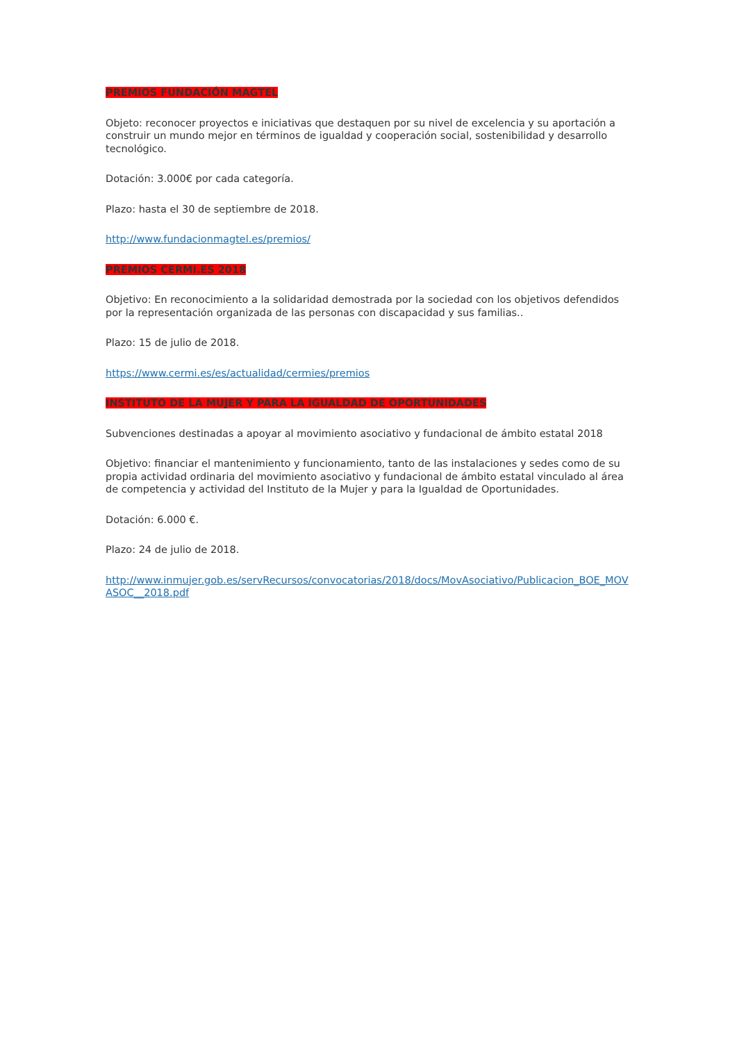PREMIOS FUNDACIÓN MAGTEL
Objeto: reconocer proyectos e iniciativas que destaquen por su nivel de excelencia y su aportación a construir un mundo mejor en términos de igualdad y cooperación social, sostenibilidad y desarrollo tecnológico.
Dotación: 3.000€ por cada categoría.
Plazo: hasta el 30 de septiembre de 2018.
http://www.fundacionmagtel.es/premios/
PREMIOS CERMI.ES 2018
Objetivo: En reconocimiento a la solidaridad demostrada por la sociedad con los objetivos defendidos por la representación organizada de las personas con discapacidad y sus familias..
Plazo: 15 de julio de 2018.
https://www.cermi.es/es/actualidad/cermies/premios
INSTITUTO DE LA MUJER Y PARA LA IGUALDAD DE OPORTUNIDADES
Subvenciones destinadas a apoyar al movimiento asociativo y fundacional de ámbito estatal 2018
Objetivo: financiar el mantenimiento y funcionamiento, tanto de las instalaciones y sedes como de su propia actividad ordinaria del movimiento asociativo y fundacional de ámbito estatal vinculado al área de competencia y actividad del Instituto de la Mujer y para la Igualdad de Oportunidades.
Dotación: 6.000 €.
Plazo: 24 de julio de 2018.
http://www.inmujer.gob.es/servRecursos/convocatorias/2018/docs/MovAsociativo/Publicacion_BOE_MOVASOC__2018.pdf